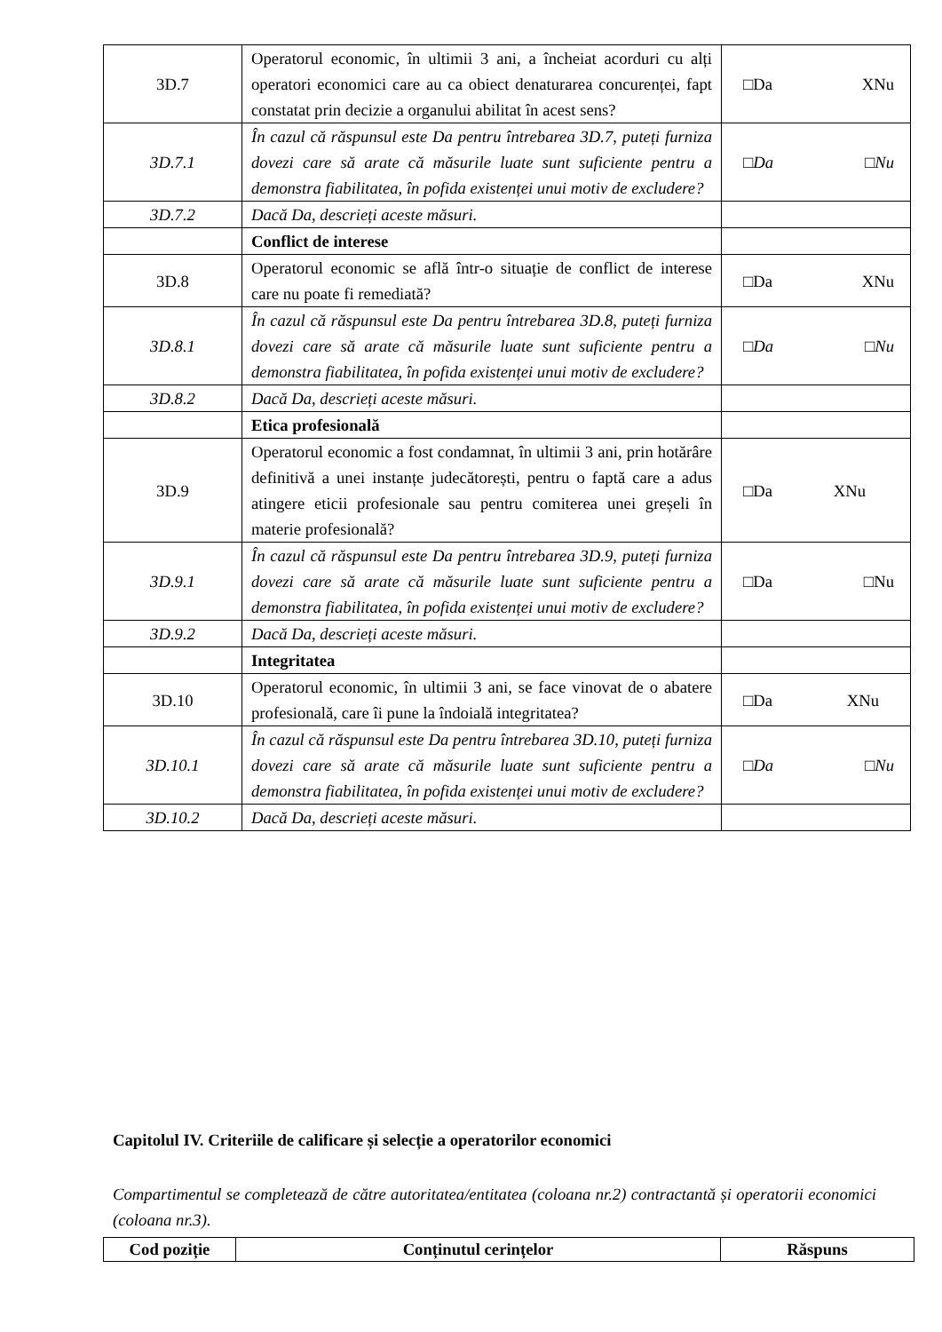| 3D.7 | Operatorul economic, în ultimii 3 ani, a încheiat acorduri cu alți operatori economici care au ca obiect denaturarea concurenței, fapt constatat prin decizie a organului abilitat în acest sens? | □Da XNu |
| 3D.7.1 | În cazul că răspunsul este Da pentru întrebarea 3D.7, puteți furniza dovezi care să arate că măsurile luate sunt suficiente pentru a demonstra fiabilitatea, în pofida existenței unui motiv de excludere? | □Da □Nu |
| 3D.7.2 | Dacă Da, descrieți aceste măsuri. | |
| | Conflict de interese | |
| 3D.8 | Operatorul economic se află într-o situație de conflict de interese care nu poate fi remediată? | □Da XNu |
| 3D.8.1 | În cazul că răspunsul este Da pentru întrebarea 3D.8, puteți furniza dovezi care să arate că măsurile luate sunt suficiente pentru a demonstra fiabilitatea, în pofida existenței unui motiv de excludere? | □Da □Nu |
| 3D.8.2 | Dacă Da, descrieți aceste măsuri. | |
| | Etica profesională | |
| 3D.9 | Operatorul economic a fost condamnat, în ultimii 3 ani, prin hotărâre definitivă a unei instanțe judecătorești, pentru o faptă care a adus atingere eticii profesionale sau pentru comiterea unei greșeli în materie profesională? | □Da XNu |
| 3D.9.1 | În cazul că răspunsul este Da pentru întrebarea 3D.9, puteți furniza dovezi care să arate că măsurile luate sunt suficiente pentru a demonstra fiabilitatea, în pofida existenței unui motiv de excludere? | □Da □Nu |
| 3D.9.2 | Dacă Da, descrieți aceste măsuri. | |
| | Integritatea | |
| 3D.10 | Operatorul economic, în ultimii 3 ani, se face vinovat de o abatere profesională, care îi pune la îndoială integritatea? | □Da XNu |
| 3D.10.1 | În cazul că răspunsul este Da pentru întrebarea 3D.10, puteți furniza dovezi care să arate că măsurile luate sunt suficiente pentru a demonstra fiabilitatea, în pofida existenței unui motiv de excludere? | □Da □Nu |
| 3D.10.2 | Dacă Da, descrieți aceste măsuri. | |
Capitolul IV. Criteriile de calificare și selecție a operatorilor economici
Compartimentul se completează de către autoritatea/entitatea (coloana nr.2) contractantă și operatorii economici (coloana nr.3).
| Cod poziție | Conținutul cerințelor | Răspuns |
| --- | --- | --- |